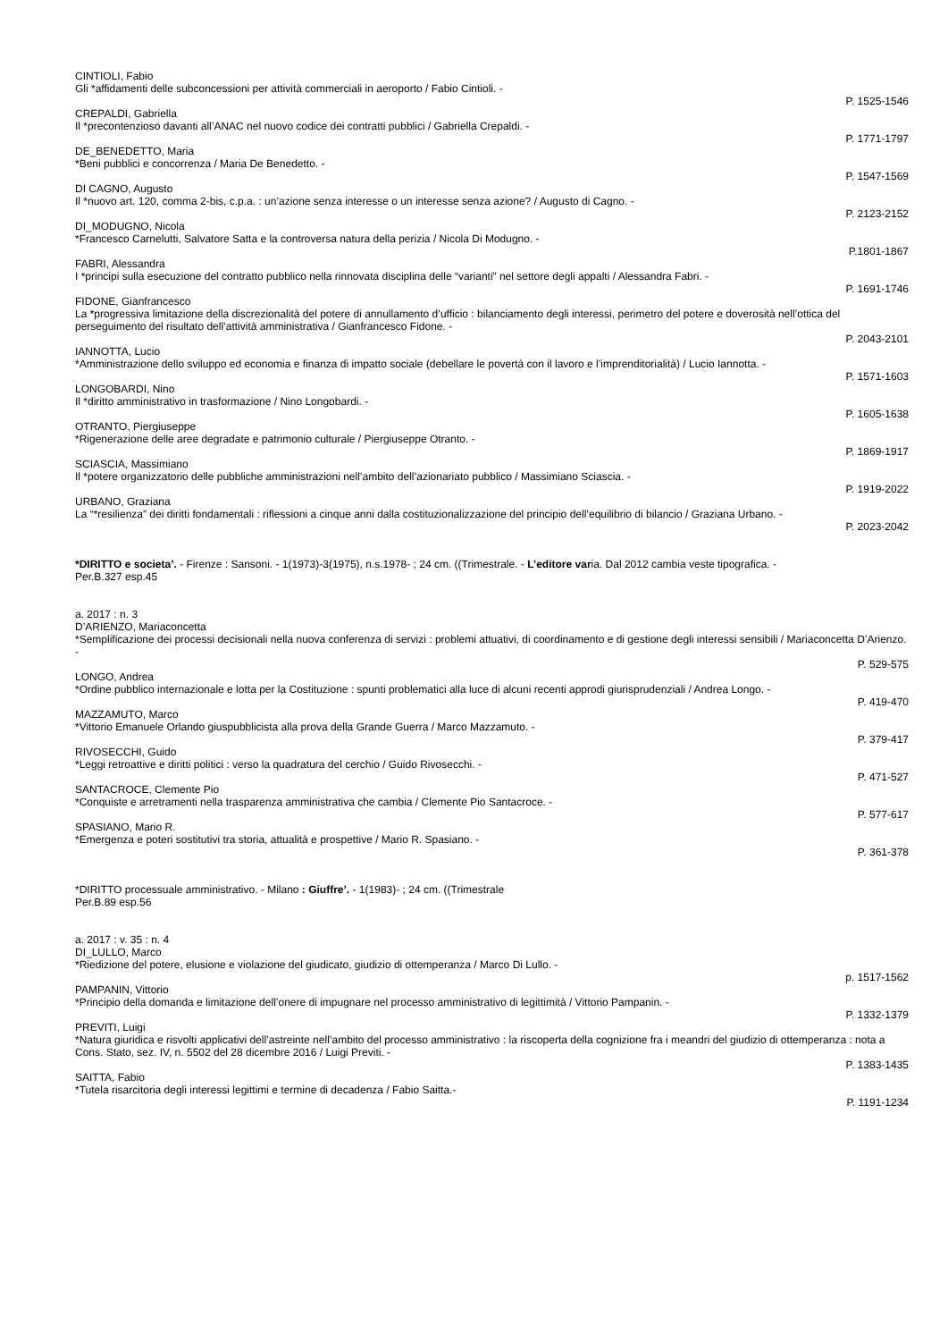CINTIOLI, Fabio
Gli *affidamenti delle subconcessioni per attività commerciali in aeroporto / Fabio Cintioli. -
P. 1525-1546
CREPALDI, Gabriella
Il *precontenzioso davanti all’ANAC nel nuovo codice dei contratti pubblici / Gabriella Crepaldi. -
P. 1771-1797
DE_BENEDETTO, Maria
*Beni pubblici e concorrenza / Maria De Benedetto. -
P. 1547-1569
DI CAGNO, Augusto
Il *nuovo art. 120, comma 2-bis, c.p.a. : un’azione senza interesse o un interesse senza azione? / Augusto di Cagno. -
P. 2123-2152
DI_MODUGNO, Nicola
*Francesco Carnelutti, Salvatore Satta e la controversa natura della perizia / Nicola Di Modugno. -
P.1801-1867
FABRI, Alessandra
I *principi sulla esecuzione del contratto pubblico nella rinnovata disciplina delle “varianti” nel settore degli appalti / Alessandra Fabri. -
P. 1691-1746
FIDONE, Gianfrancesco
La *progressiva limitazione della discrezionalità del potere di annullamento d’ufficio : bilanciamento degli interessi, perimetro del potere e doverosità nell’ottica del perseguimento del risultato dell’attività amministrativa / Gianfrancesco Fidone. -
P. 2043-2101
IANNOTTA, Lucio
*Amministrazione dello sviluppo ed economia e finanza di impatto sociale (debellare le povertà con il lavoro e l’imprenditorialità) / Lucio Iannotta. -
P. 1571-1603
LONGOBARDI, Nino
Il *diritto amministrativo in trasformazione / Nino Longobardi. -
P. 1605-1638
OTRANTO, Piergiuseppe
*Rigenerazione delle aree degradate e patrimonio culturale / Piergiuseppe Otranto. -
P. 1869-1917
SCIASCIA, Massimiano
Il *potere organizzatorio delle pubbliche amministrazioni nell’ambito dell’azionariato pubblico / Massimiano Sciascia. -
P. 1919-2022
URBANO, Graziana
La “*resilienza” dei diritti fondamentali : riflessioni a cinque anni dalla costituzionalizzazione del principio dell’equilibrio di bilancio / Graziana Urbano. -
P. 2023-2042
*DIRITTO e societa’. - Firenze : Sansoni. - 1(1973)-3(1975), n.s.1978- ; 24 cm. ((Trimestrale. - L’editore varia. Dal 2012 cambia veste tipografica. -
Per.B.327 esp.45
a. 2017 : n. 3
D’ARIENZO, Mariaconcetta
*Semplificazione dei processi decisionali nella nuova conferenza di servizi : problemi attuativi, di coordinamento e di gestione degli interessi sensibili / Mariaconcetta D’Arienzo. -
P. 529-575
LONGO, Andrea
*Ordine pubblico internazionale e lotta per la Costituzione : spunti problematici alla luce di alcuni recenti approdi giurisprudenziali / Andrea Longo. -
P. 419-470
MAZZAMUTO, Marco
*Vittorio Emanuele Orlando giuspubblicista alla prova della Grande Guerra / Marco Mazzamuto. -
P. 379-417
RIVOSECCHI, Guido
*Leggi retroattive e diritti politici : verso la quadratura del cerchio / Guido Rivosecchi. -
P. 471-527
SANTACROCE, Clemente Pio
*Conquiste e arretramenti nella trasparenza amministrativa che cambia / Clemente Pio Santacroce. -
P. 577-617
SPASIANO, Mario R.
*Emergenza e poteri sostitutivi tra storia, attualità e prospettive / Mario R. Spasiano. -
P. 361-378
*DIRITTO processuale amministrativo. - Milano : Giuffre’. - 1(1983)- ; 24 cm. ((Trimestrale
Per.B.89 esp.56
a. 2017 : v. 35 : n. 4
DI_LULLO, Marco
*Riedizione del potere, elusione e violazione del giudicato, giudizio di ottemperanza / Marco Di Lullo. -
p. 1517-1562
PAMPANIN, Vittorio
*Principio della domanda e limitazione dell’onere di impugnare nel processo amministrativo di legittimità / Vittorio Pampanin. -
P. 1332-1379
PREVITI, Luigi
*Natura giuridica e risvolti applicativi dell’astreinte nell’ambito del processo amministrativo : la riscoperta della cognizione fra i meandri del giudizio di ottemperanza : nota a Cons. Stato, sez. IV, n. 5502 del 28 dicembre 2016 / Luigi Previti. -
P. 1383-1435
SAITTA, Fabio
*Tutela risarcitoria degli interessi legittimi e termine di decadenza / Fabio Saitta.-
P. 1191-1234